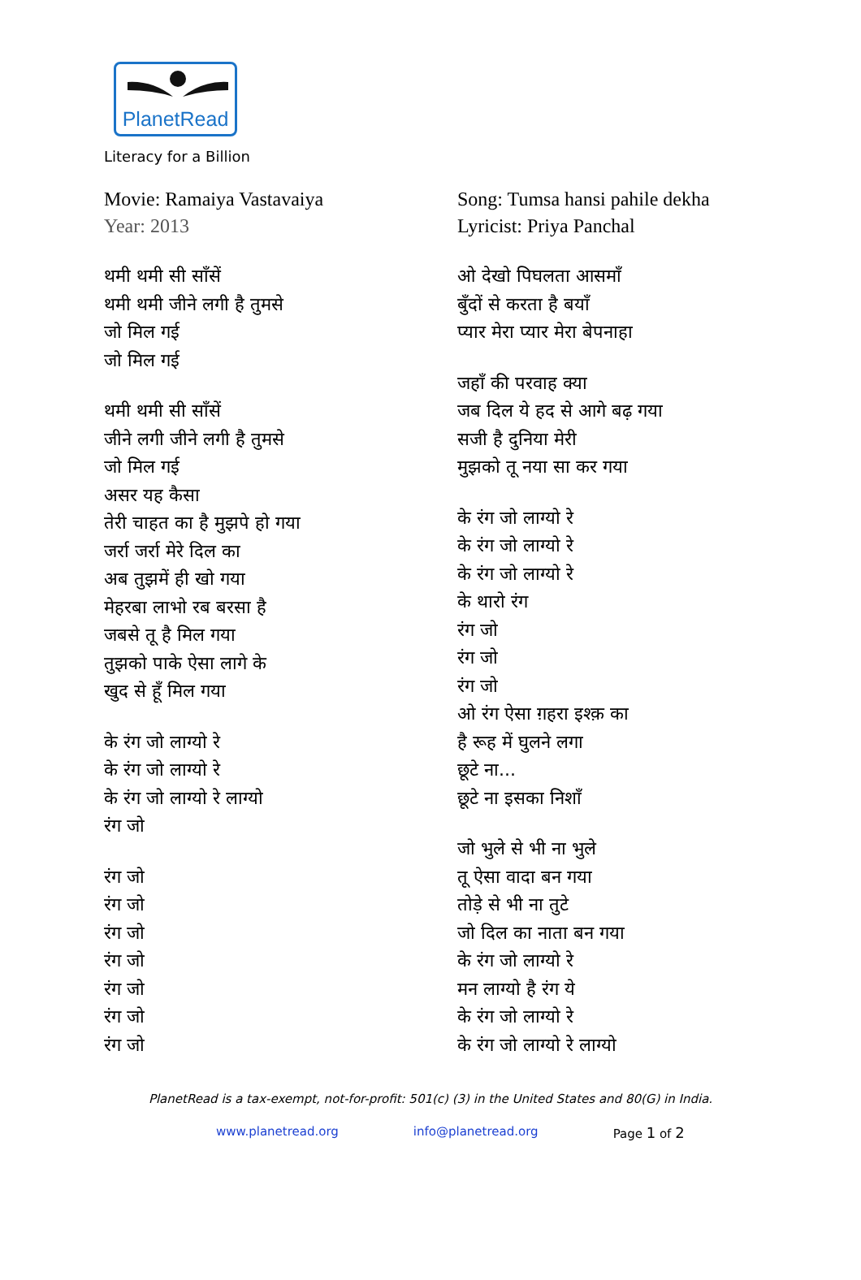PlanetRead
Literacy for a Billion
Movie: Ramaiya Vastavaiya
Year: 2013
थमी थमी सी साँसें
थमी थमी जीने लगी है तुमसे
जो मिल गई
जो मिल गई
थमी थमी सी साँसें
जीने लगी जीने लगी है तुमसे
जो मिल गई
असर यह कैसा
तेरी चाहत का है मुझपे हो गया
जर्रा जर्रा मेरे दिल का
अब तुझमें ही खो गया
मेहरबा लाभो रब बरसा है
जबसे तू है मिल गया
तुझको पाके ऐसा लागे के
खुद से हूँ मिल गया
के रंग जो लाग्यो रे
के रंग जो लाग्यो रे
के रंग जो लाग्यो रे लाग्यो
रंग जो
रंग जो
रंग जो
रंग जो
रंग जो
रंग जो
रंग जो
रंग जो
Song: Tumsa hansi pahile dekha
Lyricist: Priya Panchal
ओ देखो पिघलता आसमाँ
बुँदों से करता है बयाँ
प्यार मेरा प्यार मेरा बेपनाहा
जहाँ की परवाह क्या
जब दिल ये हद से आगे बढ़ गया
सजी है दुनिया मेरी
मुझको तू नया सा कर गया
के रंग जो लाग्यो रे
के रंग जो लाग्यो रे
के रंग जो लाग्यो रे
के थारो रंग
रंग जो
रंग जो
रंग जो
ओ रंग ऐसा ग़हरा इश्क़ का
है रूह में घुलने लगा
छूटे ना...
छूटे ना इसका निशाँ
जो भुले से भी ना भुले
तू ऐसा वादा बन गया
तोड़े से भी ना तुटे
जो दिल का नाता बन गया
के रंग जो लाग्यो रे
मन लाग्यो है रंग ये
के रंग जो लाग्यो रे
के रंग जो लाग्यो रे लाग्यो
PlanetRead is a tax-exempt, not-for-profit: 501(c) (3) in the United States and 80(G) in India.
www.planetread.org info@planetread.org Page 1 of 2